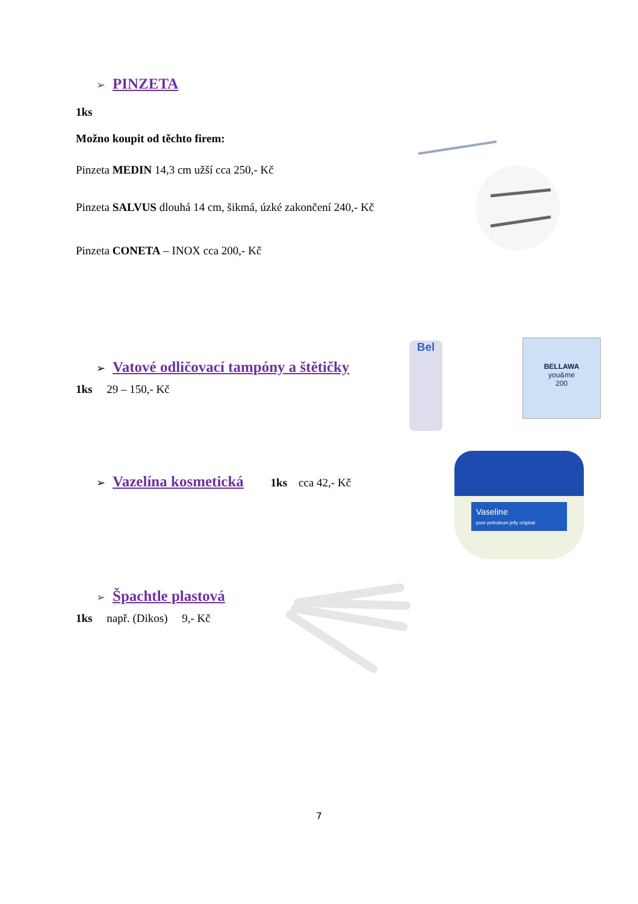➢ PINZETA
1ks
Možno koupit od těchto firem:
Pinzeta MEDIN 14,3 cm užší cca 250,- Kč
Pinzeta SALVUS dlouhá 14 cm, šikmá, úzké zakončení 240,- Kč
Pinzeta CONETA – INOX cca 200,- Kč
➢ Vatové odličovací tampóny a štětičky
1ks 29 – 150,- Kč
Bel
BELLAWA
you&me
200
➢ Vazelína kosmetická 1ks cca 42,- Kč
Vaseline
pure petroleum jelly original
➢ Špachtle plastová
1ks např. (Dikos) 9,- Kč
7